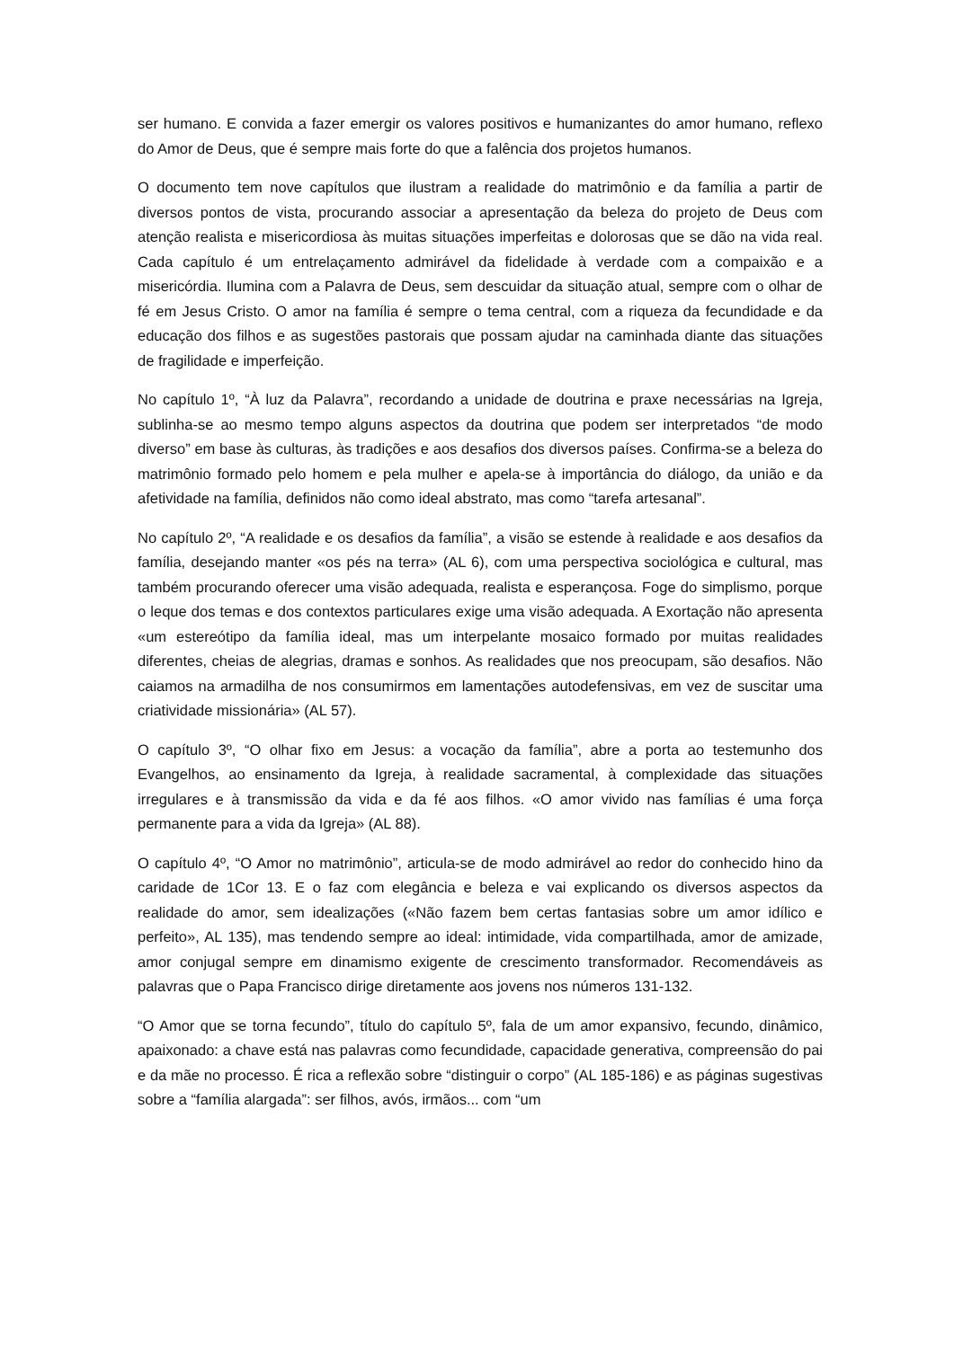ser humano. E convida a fazer emergir os valores positivos e humanizantes do amor humano, reflexo do Amor de Deus, que é sempre mais forte do que a falência dos projetos humanos.
O documento tem nove capítulos que ilustram a realidade do matrimônio e da família a partir de diversos pontos de vista, procurando associar a apresentação da beleza do projeto de Deus com atenção realista e misericordiosa às muitas situações imperfeitas e dolorosas que se dão na vida real. Cada capítulo é um entrelaçamento admirável da fidelidade à verdade com a compaixão e a misericórdia. Ilumina com a Palavra de Deus, sem descuidar da situação atual, sempre com o olhar de fé em Jesus Cristo. O amor na família é sempre o tema central, com a riqueza da fecundidade e da educação dos filhos e as sugestões pastorais que possam ajudar na caminhada diante das situações de fragilidade e imperfeição.
No capítulo 1º, “À luz da Palavra”, recordando a unidade de doutrina e praxe necessárias na Igreja, sublinha-se ao mesmo tempo alguns aspectos da doutrina que podem ser interpretados “de modo diverso” em base às culturas, às tradições e aos desafios dos diversos países. Confirma-se a beleza do matrimônio formado pelo homem e pela mulher e apela-se à importância do diálogo, da união e da afetividade na família, definidos não como ideal abstrato, mas como “tarefa artesanal”.
No capítulo 2º, “A realidade e os desafios da família”, a visão se estende à realidade e aos desafios da família, desejando manter «os pés na terra» (AL 6), com uma perspectiva sociológica e cultural, mas também procurando oferecer uma visão adequada, realista e esperançosa. Foge do simplismo, porque o leque dos temas e dos contextos particulares exige uma visão adequada. A Exortação não apresenta «um estereótipo da família ideal, mas um interpelante mosaico formado por muitas realidades diferentes, cheias de alegrias, dramas e sonhos. As realidades que nos preocupam, são desafios. Não caiamos na armadilha de nos consumirmos em lamentações autodefensivas, em vez de suscitar uma criatividade missionária» (AL 57).
O capítulo 3º, “O olhar fixo em Jesus: a vocação da família”, abre a porta ao testemunho dos Evangelhos, ao ensinamento da Igreja, à realidade sacramental, à complexidade das situações irregulares e à transmissão da vida e da fé aos filhos. «O amor vivido nas famílias é uma força permanente para a vida da Igreja» (AL 88).
O capítulo 4º, “O Amor no matrimônio”, articula-se de modo admirável ao redor do conhecido hino da caridade de 1Cor 13. E o faz com elegância e beleza e vai explicando os diversos aspectos da realidade do amor, sem idealizações («Não fazem bem certas fantasias sobre um amor idílico e perfeito», AL 135), mas tendendo sempre ao ideal: intimidade, vida compartilhada, amor de amizade, amor conjugal sempre em dinamismo exigente de crescimento transformador. Recomendáveis as palavras que o Papa Francisco dirige diretamente aos jovens nos números 131-132.
“O Amor que se torna fecundo”, título do capítulo 5º, fala de um amor expansivo, fecundo, dinâmico, apaixonado: a chave está nas palavras como fecundidade, capacidade generativa, compreensão do pai e da mãe no processo. É rica a reflexão sobre “distinguir o corpo” (AL 185-186) e as páginas sugestivas sobre a “família alargada”: ser filhos, avós, irmãos... com “um